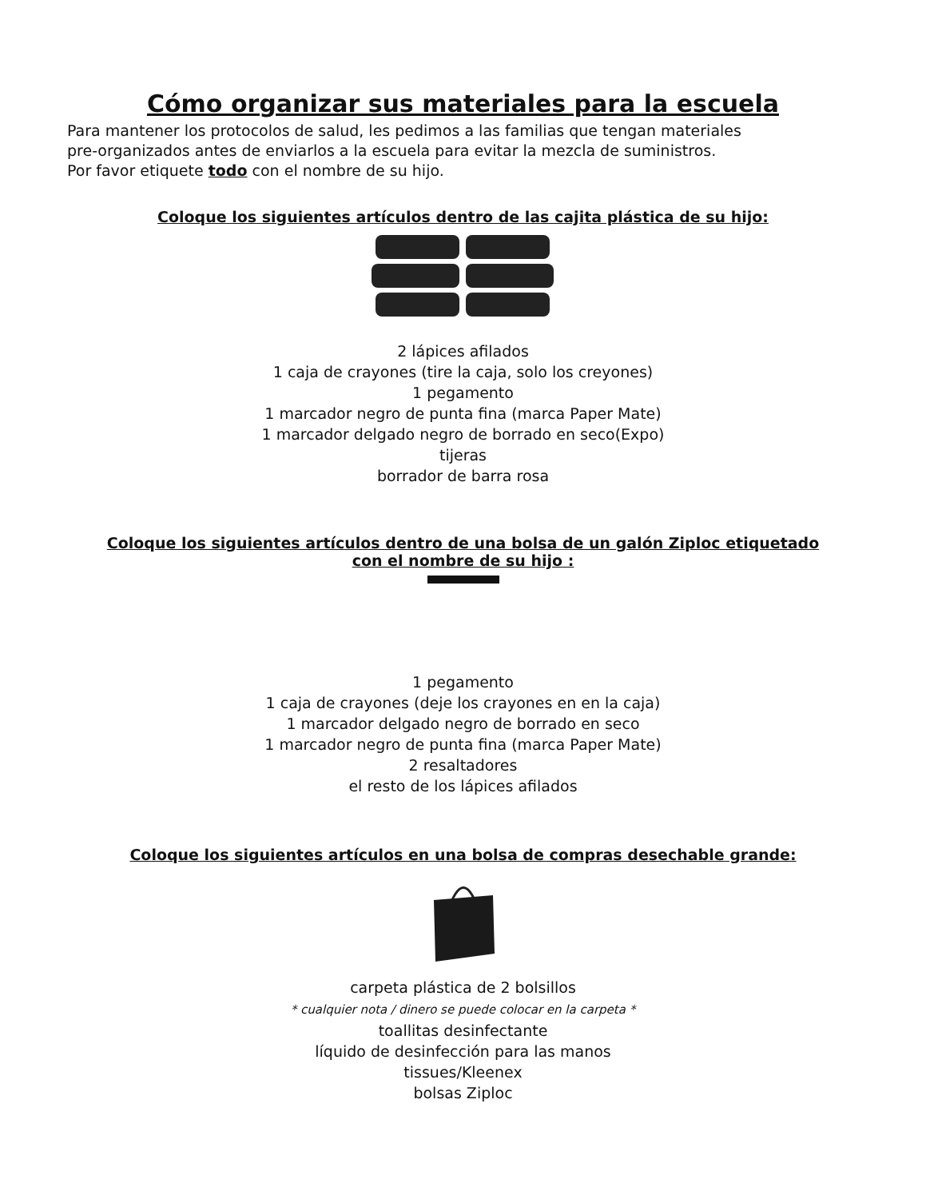Cómo organizar sus materiales para la escuela
Para mantener los protocolos de salud, les pedimos a las familias que tengan materiales
pre-organizados antes de enviarlos a la escuela para evitar la mezcla de suministros.
Por favor etiquete todo con el nombre de su hijo.
Coloque los siguientes artículos dentro de las cajita plástica de su hijo:
2 lápices afilados
1 caja de crayones (tire la caja, solo los creyones)
1 pegamento
1 marcador negro de punta fina (marca Paper Mate)
1 marcador delgado negro de borrado en seco(Expo)
tijeras
borrador de barra rosa
Coloque los siguientes artículos dentro de una bolsa de un galón Ziploc etiquetado
con el nombre de su hijo :
1 pegamento
1 caja de crayones (deje los crayones en en la caja)
1 marcador delgado negro de borrado en seco
1 marcador negro de punta fina (marca Paper Mate)
2 resaltadores
el resto de los lápices afilados
Coloque los siguientes artículos en una bolsa de compras desechable grande:
carpeta plástica de 2 bolsillos
* cualquier nota / dinero se puede colocar en la carpeta *
toallitas desinfectante
líquido de desinfección para las manos
tissues/Kleenex
bolsas Ziploc